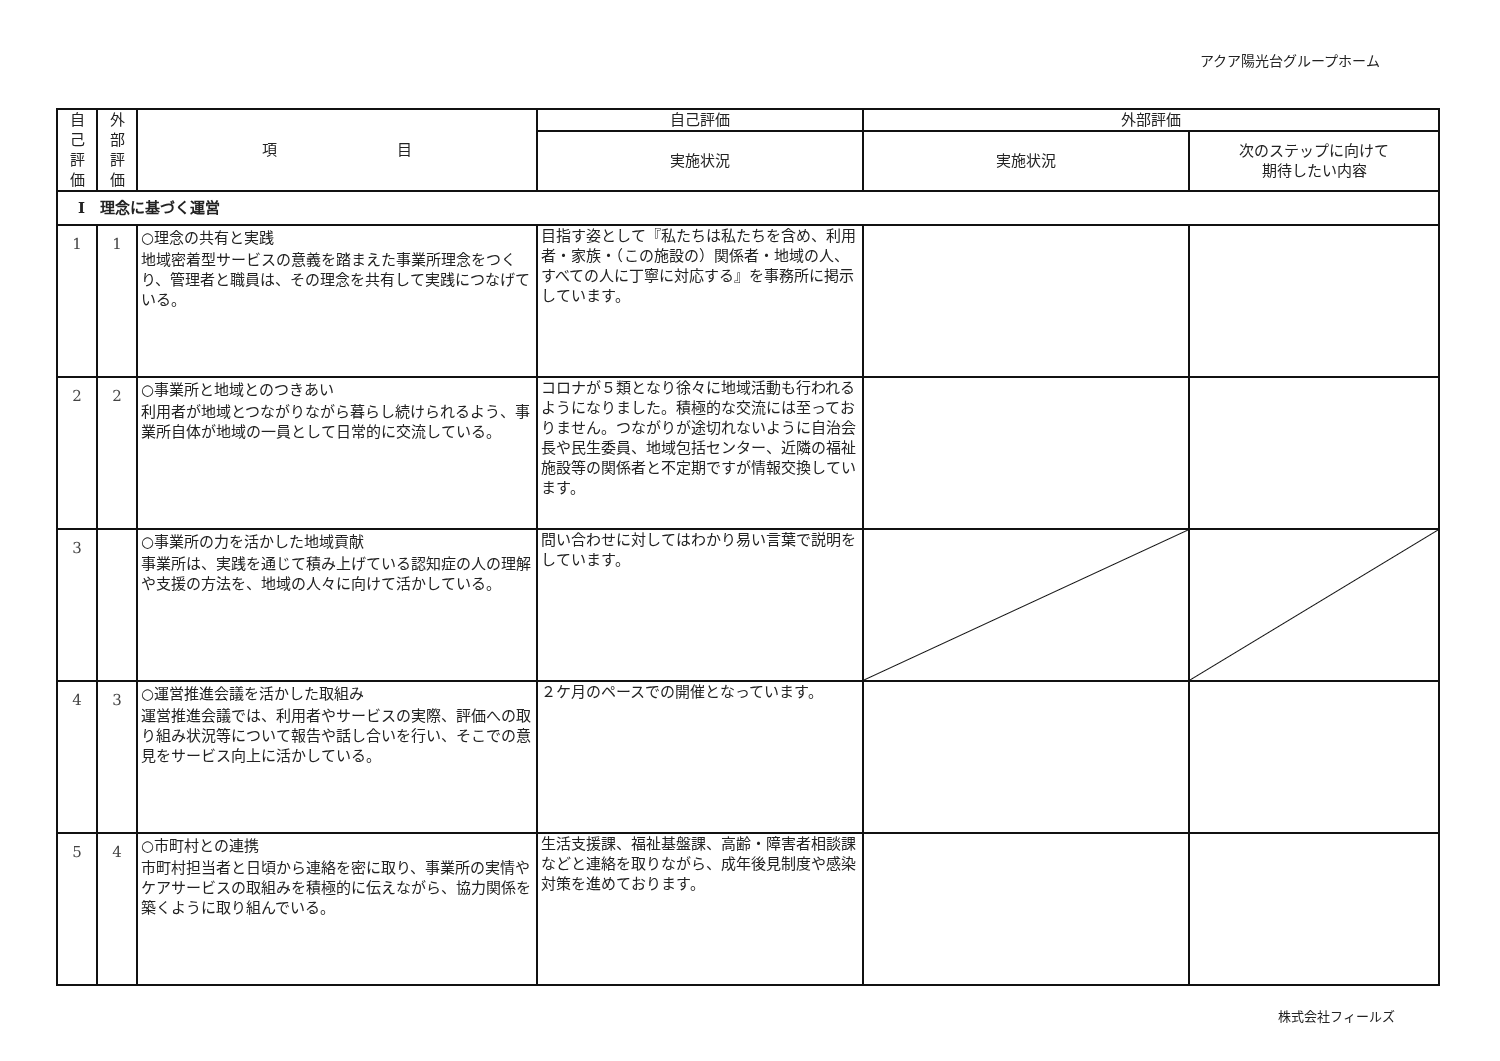アクア陽光台グループホーム
| 自 己 評 価 | 外 部 評 価 | 項 目 | 自己評価 | 外部評価 | |
| --- | --- | --- | --- | --- | --- |
| | | | 実施状況 | 実施状況 | 次のステップに向けて 期待したい内容 |
| Ⅰ 理念に基づく運営 | | | | | |
| 1 | 1 | ○理念の共有と実践 地域密着型サービスの意義を踏まえた事業所理念をつくり、管理者と職員は、その理念を共有して実践につなげている。 | 目指す姿として『私たちは私たちを含め、利用者・家族・（この施設の）関係者・地域の人、すべての人に丁寧に対応する』を事務所に掲示しています。 | | |
| 2 | 2 | ○事業所と地域とのつきあい 利用者が地域とつながりながら暮らし続けられるよう、事業所自体が地域の一員として日常的に交流している。 | コロナが５類となり徐々に地域活動も行われるようになりました。積極的な交流には至っておりません。つながりが途切れないように自治会長や民生委員、地域包括センター、近隣の福祉施設等の関係者と不定期ですが情報交換しています。 | | |
| 3 | | ○事業所の力を活かした地域貢献 事業所は、実践を通じて積み上げている認知症の人の理解や支援の方法を、地域の人々に向けて活かしている。 | 問い合わせに対してはわかり易い言葉で説明をしています。 | | |
| 4 | 3 | ○運営推進会議を活かした取組み 運営推進会議では、利用者やサービスの実際、評価への取り組み状況等について報告や話し合いを行い、そこでの意見をサービス向上に活かしている。 | ２ケ月のペースでの開催となっています。 | | |
| 5 | 4 | ○市町村との連携 市町村担当者と日頃から連絡を密に取り、事業所の実情やケアサービスの取組みを積極的に伝えながら、協力関係を築くように取り組んでいる。 | 生活支援課、福祉基盤課、高齢・障害者相談課などと連絡を取りながら、成年後見制度や感染対策を進めております。 | | |
株式会社フィールズ